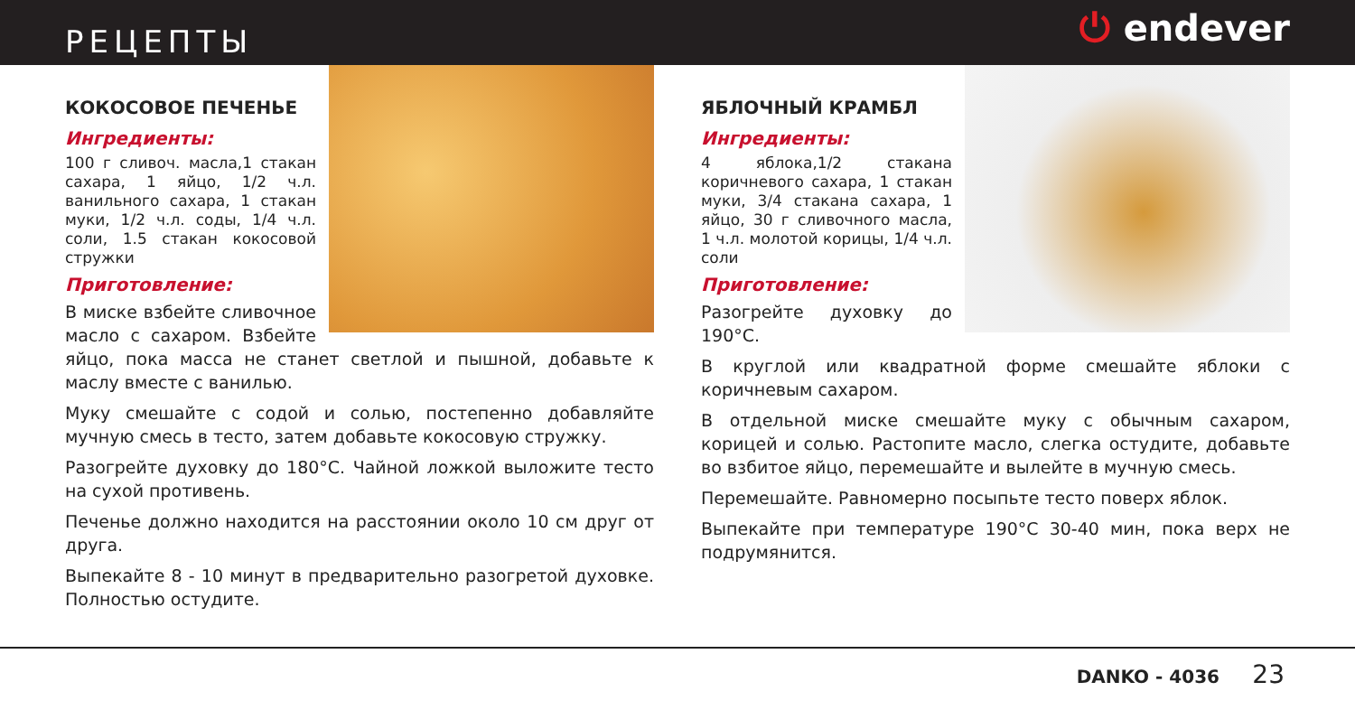РЕЦЕПТЫ
⏻ endever
КОКОСОВОЕ ПЕЧЕНЬЕ
Ингредиенты:
100 г сливоч. масла,1 стакан сахара, 1 яйцо, 1/2 ч.л. ванильного сахара, 1 стакан муки, 1/2 ч.л. соды, 1/4 ч.л. соли, 1.5 стакан кокосовой стружки
Приготовление:
В миске взбейте сливочное масло с сахаром. Взбейте яйцо, пока масса не станет светлой и пышной, добавьте к маслу вместе с ванилью.
Муку смешайте с содой и солью, постепенно добавляйте мучную смесь в тесто, затем добавьте кокосовую стружку.
Разогрейте духовку до 180°С. Чайной ложкой выложите тесто на сухой противень.
Печенье должно находится на расстоянии около 10 см друг от друга.
Выпекайте 8 - 10 минут в предварительно разогретой духовке. Полностью остудите.
ЯБЛОЧНЫЙ КРАМБЛ
Ингредиенты:
4 яблока,1/2 стакана коричневого сахара, 1 стакан муки, 3/4 стакана сахара, 1 яйцо, 30 г сливочного масла, 1 ч.л. молотой корицы, 1/4 ч.л. соли
Приготовление:
Разогрейте духовку до 190°С.
В круглой или квадратной форме смешайте яблоки с коричневым сахаром.
В отдельной миске смешайте муку с обычным сахаром, корицей и солью. Растопите масло, слегка остудите, добавьте во взбитое яйцо, перемешайте и вылейте в мучную смесь.
Перемешайте. Равномерно посыпьте тесто поверх яблок.
Выпекайте при температуре 190°С 30-40 мин, пока верх не подрумянится.
DANKO - 4036 23